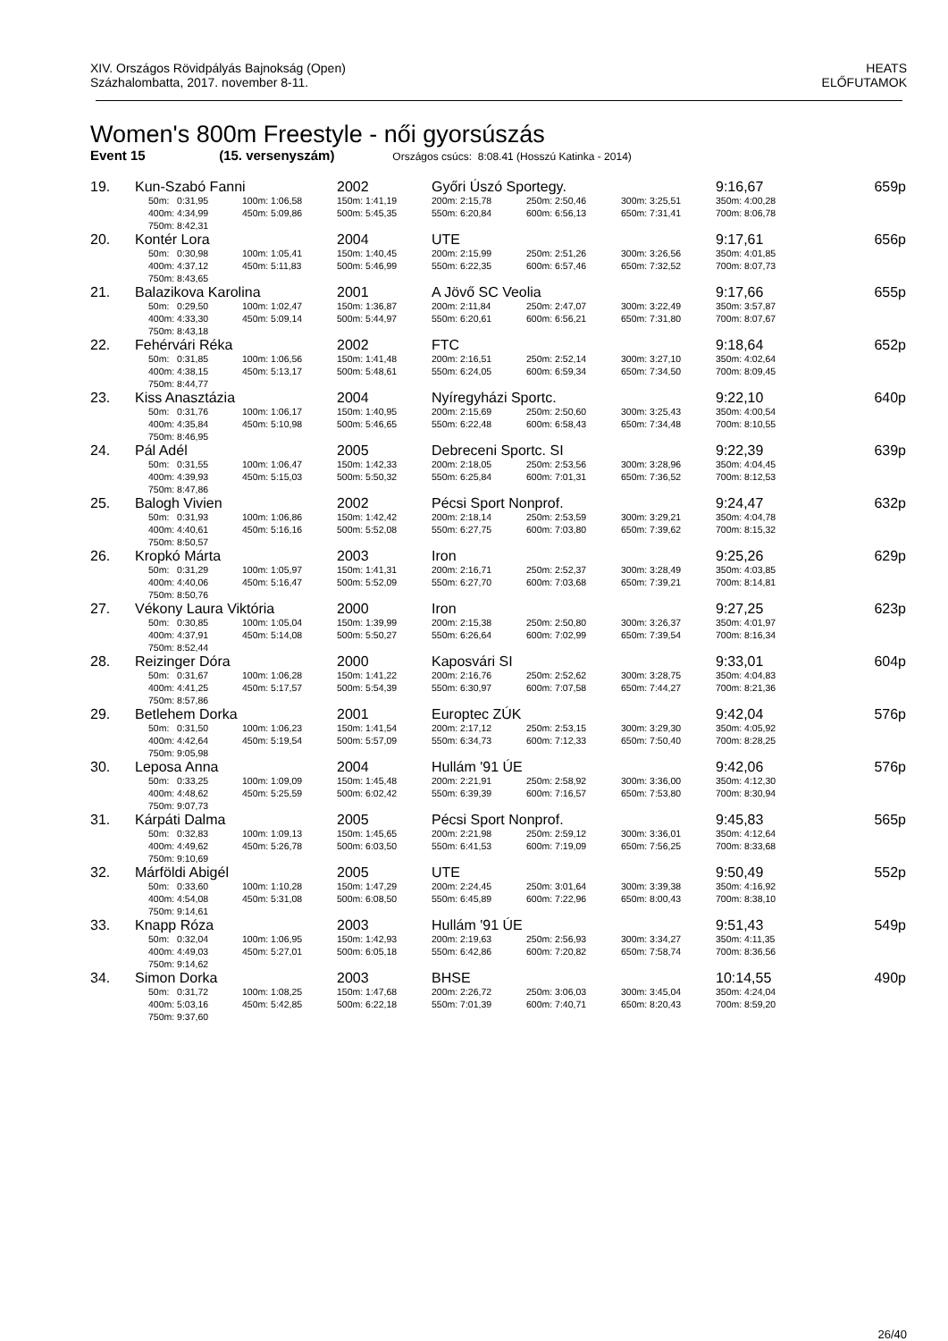XIV. Országos Rövidpályás Bajnokság (Open)
Százhalombatta, 2017. november 8-11.
HEATS
ELŐFUTAMOK
Women's 800m Freestyle - női gyorsúszás
Event 15 (15. versenyszám) Országos csúcs: 8:08.41 (Hosszú Katinka - 2014)
| 19. | Kun-Szabó Fanni | | | 2002 | Győri Úszó Sportegy. | | | 9:16,67 | 659p |
| | | 50m: 0:31,95 | 100m: 1:06,58 | 150m: 1:41,19 | 200m: 2:15,78 | 250m: 2:50,46 | 300m: 3:25,51 | 350m: 4:00,28 | |
| | | 400m: 4:34,99 | 450m: 5:09,86 | 500m: 5:45,35 | 550m: 6:20,84 | 600m: 6:56,13 | 650m: 7:31,41 | 700m: 8:06,78 | |
| | | 750m: 8:42,31 | | | | | | | |
| 20. | Kontér Lora | | | 2004 | UTE | | | 9:17,61 | 656p |
| | | 50m: 0:30,98 | 100m: 1:05,41 | 150m: 1:40,45 | 200m: 2:15,99 | 250m: 2:51,26 | 300m: 3:26,56 | 350m: 4:01,85 | |
| | | 400m: 4:37,12 | 450m: 5:11,83 | 500m: 5:46,99 | 550m: 6:22,35 | 600m: 6:57,46 | 650m: 7:32,52 | 700m: 8:07,73 | |
| | | 750m: 8:43,65 | | | | | | | |
| 21. | Balazikova Karolina | | | 2001 | A Jövő SC Veolia | | | 9:17,66 | 655p |
| | | 50m: 0:29,50 | 100m: 1:02,47 | 150m: 1:36,87 | 200m: 2:11,84 | 250m: 2:47,07 | 300m: 3:22,49 | 350m: 3:57,87 | |
| | | 400m: 4:33,30 | 450m: 5:09,14 | 500m: 5:44,97 | 550m: 6:20,61 | 600m: 6:56,21 | 650m: 7:31,80 | 700m: 8:07,67 | |
| | | 750m: 8:43,18 | | | | | | | |
| 22. | Fehérvári Réka | | | 2002 | FTC | | | 9:18,64 | 652p |
| | | 50m: 0:31,85 | 100m: 1:06,56 | 150m: 1:41,48 | 200m: 2:16,51 | 250m: 2:52,14 | 300m: 3:27,10 | 350m: 4:02,64 | |
| | | 400m: 4:38,15 | 450m: 5:13,17 | 500m: 5:48,61 | 550m: 6:24,05 | 600m: 6:59,34 | 650m: 7:34,50 | 700m: 8:09,45 | |
| | | 750m: 8:44,77 | | | | | | | |
| 23. | Kiss Anasztázia | | | 2004 | Nyíregyházi Sportc. | | | 9:22,10 | 640p |
| | | 50m: 0:31,76 | 100m: 1:06,17 | 150m: 1:40,95 | 200m: 2:15,69 | 250m: 2:50,60 | 300m: 3:25,43 | 350m: 4:00,54 | |
| | | 400m: 4:35,84 | 450m: 5:10,98 | 500m: 5:46,65 | 550m: 6:22,48 | 600m: 6:58,43 | 650m: 7:34,48 | 700m: 8:10,55 | |
| | | 750m: 8:46,95 | | | | | | | |
| 24. | Pál Adél | | | 2005 | Debreceni Sportc. SI | | | 9:22,39 | 639p |
| | | 50m: 0:31,55 | 100m: 1:06,47 | 150m: 1:42,33 | 200m: 2:18,05 | 250m: 2:53,56 | 300m: 3:28,96 | 350m: 4:04,45 | |
| | | 400m: 4:39,93 | 450m: 5:15,03 | 500m: 5:50,32 | 550m: 6:25,84 | 600m: 7:01,31 | 650m: 7:36,52 | 700m: 8:12,53 | |
| | | 750m: 8:47,86 | | | | | | | |
| 25. | Balogh Vivien | | | 2002 | Pécsi Sport Nonprof. | | | 9:24,47 | 632p |
| | | 50m: 0:31,93 | 100m: 1:06,86 | 150m: 1:42,42 | 200m: 2:18,14 | 250m: 2:53,59 | 300m: 3:29,21 | 350m: 4:04,78 | |
| | | 400m: 4:40,61 | 450m: 5:16,16 | 500m: 5:52,08 | 550m: 6:27,75 | 600m: 7:03,80 | 650m: 7:39,62 | 700m: 8:15,32 | |
| | | 750m: 8:50,57 | | | | | | | |
| 26. | Kropkó Márta | | | 2003 | Iron | | | 9:25,26 | 629p |
| | | 50m: 0:31,29 | 100m: 1:05,97 | 150m: 1:41,31 | 200m: 2:16,71 | 250m: 2:52,37 | 300m: 3:28,49 | 350m: 4:03,85 | |
| | | 400m: 4:40,06 | 450m: 5:16,47 | 500m: 5:52,09 | 550m: 6:27,70 | 600m: 7:03,68 | 650m: 7:39,21 | 700m: 8:14,81 | |
| | | 750m: 8:50,76 | | | | | | | |
| 27. | Vékony Laura Viktória | | | 2000 | Iron | | | 9:27,25 | 623p |
| | | 50m: 0:30,85 | 100m: 1:05,04 | 150m: 1:39,99 | 200m: 2:15,38 | 250m: 2:50,80 | 300m: 3:26,37 | 350m: 4:01,97 | |
| | | 400m: 4:37,91 | 450m: 5:14,08 | 500m: 5:50,27 | 550m: 6:26,64 | 600m: 7:02,99 | 650m: 7:39,54 | 700m: 8:16,34 | |
| | | 750m: 8:52,44 | | | | | | | |
| 28. | Reizinger Dóra | | | 2000 | Kaposvári SI | | | 9:33,01 | 604p |
| | | 50m: 0:31,67 | 100m: 1:06,28 | 150m: 1:41,22 | 200m: 2:16,76 | 250m: 2:52,62 | 300m: 3:28,75 | 350m: 4:04,83 | |
| | | 400m: 4:41,25 | 450m: 5:17,57 | 500m: 5:54,39 | 550m: 6:30,97 | 600m: 7:07,58 | 650m: 7:44,27 | 700m: 8:21,36 | |
| | | 750m: 8:57,86 | | | | | | | |
| 29. | Betlehem Dorka | | | 2001 | Europtec ZÚK | | | 9:42,04 | 576p |
| | | 50m: 0:31,50 | 100m: 1:06,23 | 150m: 1:41,54 | 200m: 2:17,12 | 250m: 2:53,15 | 300m: 3:29,30 | 350m: 4:05,92 | |
| | | 400m: 4:42,64 | 450m: 5:19,54 | 500m: 5:57,09 | 550m: 6:34,73 | 600m: 7:12,33 | 650m: 7:50,40 | 700m: 8:28,25 | |
| | | 750m: 9:05,98 | | | | | | | |
| 30. | Leposa Anna | | | 2004 | Hullám '91 ÚE | | | 9:42,06 | 576p |
| | | 50m: 0:33,25 | 100m: 1:09,09 | 150m: 1:45,48 | 200m: 2:21,91 | 250m: 2:58,92 | 300m: 3:36,00 | 350m: 4:12,30 | |
| | | 400m: 4:48,62 | 450m: 5:25,59 | 500m: 6:02,42 | 550m: 6:39,39 | 600m: 7:16,57 | 650m: 7:53,80 | 700m: 8:30,94 | |
| | | 750m: 9:07,73 | | | | | | | |
| 31. | Kárpáti Dalma | | | 2005 | Pécsi Sport Nonprof. | | | 9:45,83 | 565p |
| | | 50m: 0:32,83 | 100m: 1:09,13 | 150m: 1:45,65 | 200m: 2:21,98 | 250m: 2:59,12 | 300m: 3:36,01 | 350m: 4:12,64 | |
| | | 400m: 4:49,62 | 450m: 5:26,78 | 500m: 6:03,50 | 550m: 6:41,53 | 600m: 7:19,09 | 650m: 7:56,25 | 700m: 8:33,68 | |
| | | 750m: 9:10,69 | | | | | | | |
| 32. | Márföldi Abigél | | | 2005 | UTE | | | 9:50,49 | 552p |
| | | 50m: 0:33,60 | 100m: 1:10,28 | 150m: 1:47,29 | 200m: 2:24,45 | 250m: 3:01,64 | 300m: 3:39,38 | 350m: 4:16,92 | |
| | | 400m: 4:54,08 | 450m: 5:31,08 | 500m: 6:08,50 | 550m: 6:45,89 | 600m: 7:22,96 | 650m: 8:00,43 | 700m: 8:38,10 | |
| | | 750m: 9:14,61 | | | | | | | |
| 33. | Knapp Róza | | | 2003 | Hullám '91 ÚE | | | 9:51,43 | 549p |
| | | 50m: 0:32,04 | 100m: 1:06,95 | 150m: 1:42,93 | 200m: 2:19,63 | 250m: 2:56,93 | 300m: 3:34,27 | 350m: 4:11,35 | |
| | | 400m: 4:49,03 | 450m: 5:27,01 | 500m: 6:05,18 | 550m: 6:42,86 | 600m: 7:20,82 | 650m: 7:58,74 | 700m: 8:36,56 | |
| | | 750m: 9:14,62 | | | | | | | |
| 34. | Simon Dorka | | | 2003 | BHSE | | | 10:14,55 | 490p |
| | | 50m: 0:31,72 | 100m: 1:08,25 | 150m: 1:47,68 | 200m: 2:26,72 | 250m: 3:06,03 | 300m: 3:45,04 | 350m: 4:24,04 | |
| | | 400m: 5:03,16 | 450m: 5:42,85 | 500m: 6:22,18 | 550m: 7:01,39 | 600m: 7:40,71 | 650m: 8:20,43 | 700m: 8:59,20 | |
| | | 750m: 9:37,60 | | | | | | | |
26/40